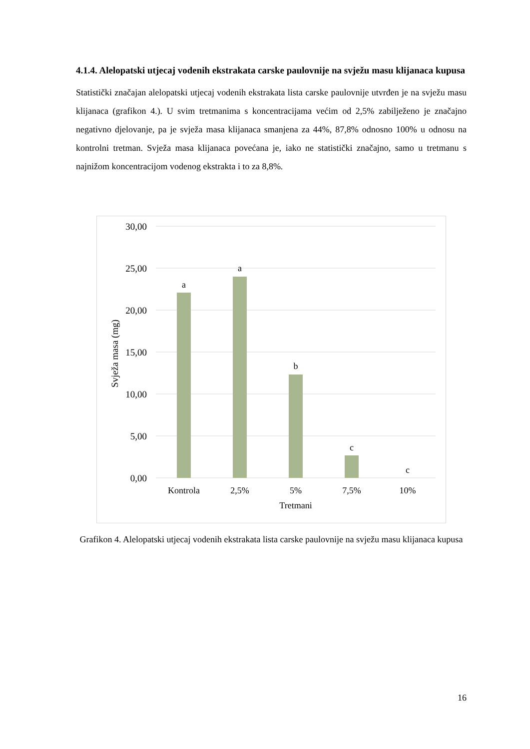4.1.4. Alelopatski utjecaj vodenih ekstrakata carske paulovnije na svježu masu klijanaca kupusa
Statistički značajan alelopatski utjecaj vodenih ekstrakata lista carske paulovnije utvrđen je na svježu masu klijanaca (grafikon 4.). U svim tretmanima s koncentracijama većim od 2,5% zabilježeno je značajno negativno djelovanje, pa je svježa masa klijanaca smanjena za 44%, 87,8% odnosno 100% u odnosu na kontrolni tretman. Svježa masa klijanaca povećana je, iako ne statistički značajno, samo u tretmanu s najnižom koncentracijom vodenog ekstrakta i to za 8,8%.
30,00
25,00
20,00
15,00
10,00
5,00
0,00
Svježa masa (mg)
a
a
b
c
c
Kontrola
2,5%
5%
7,5%
10%
Tretmani
Grafikon 4. Alelopatski utjecaj vodenih ekstrakata lista carske paulovnije na svježu masu klijanaca kupusa
16